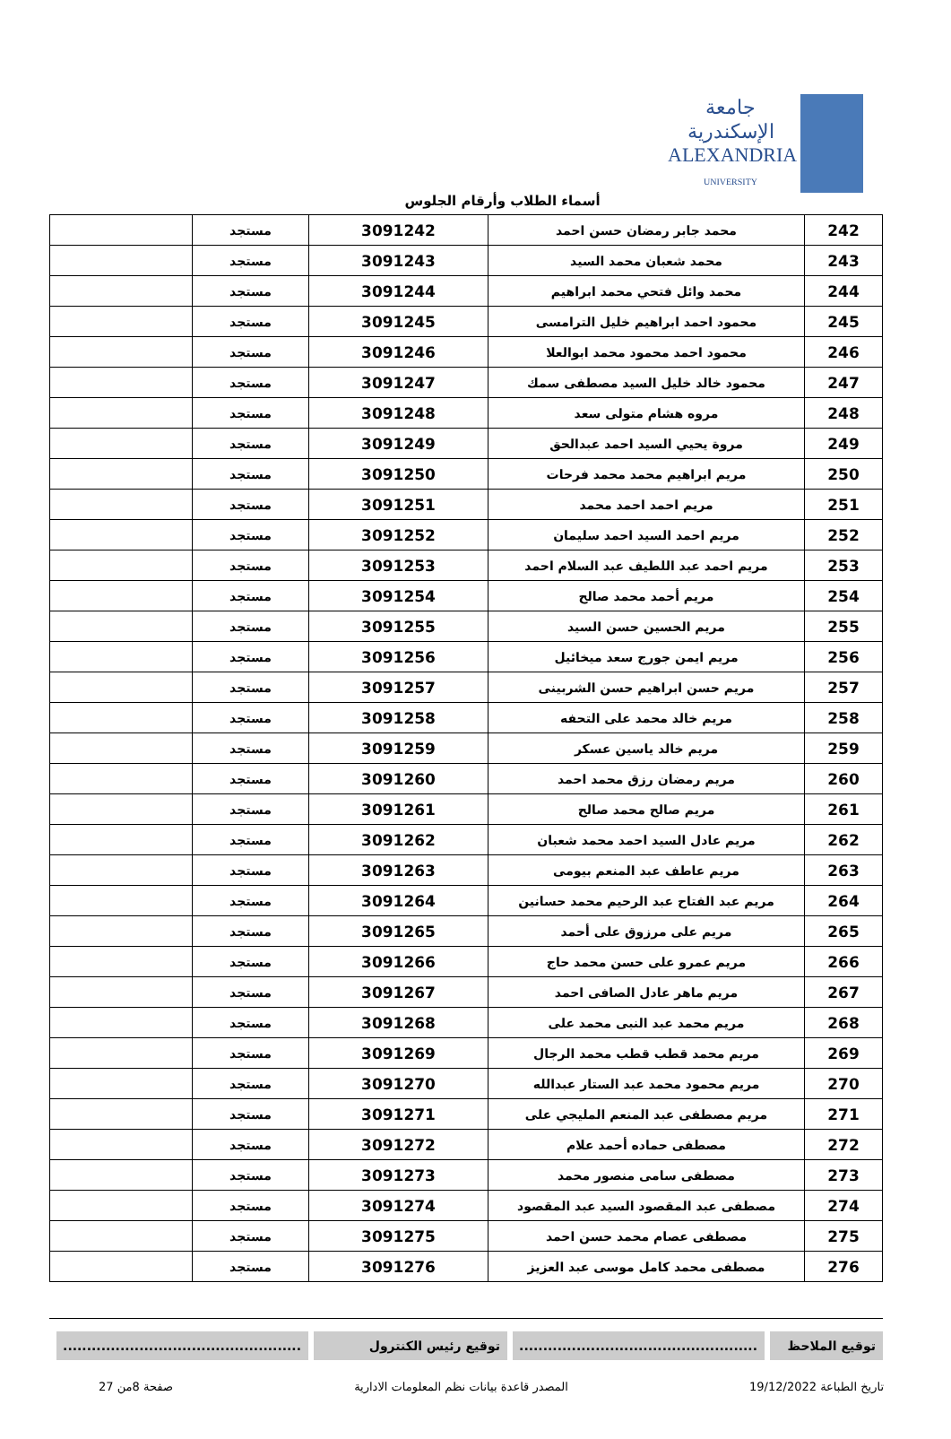جامعة الإسكندرية
ALEXANDRIA
UNIVERSITY
أسماء الطلاب وأرقام الجلوس
| 242 | محمد جابر رمضان حسن احمد | 3091242 | مستجد | |
| 243 | محمد شعبان محمد السيد | 3091243 | مستجد | |
| 244 | محمد وائل فتحي محمد ابراهيم | 3091244 | مستجد | |
| 245 | محمود احمد ابراهيم خليل الترامسى | 3091245 | مستجد | |
| 246 | محمود احمد محمود محمد ابوالعلا | 3091246 | مستجد | |
| 247 | محمود خالد خليل السيد مصطفى سمك | 3091247 | مستجد | |
| 248 | مروه هشام متولى سعد | 3091248 | مستجد | |
| 249 | مروة يحيي السيد احمد عبدالحق | 3091249 | مستجد | |
| 250 | مريم ابراهيم محمد محمد فرحات | 3091250 | مستجد | |
| 251 | مريم احمد احمد محمد | 3091251 | مستجد | |
| 252 | مريم احمد السيد احمد سليمان | 3091252 | مستجد | |
| 253 | مريم احمد عبد اللطيف عبد السلام احمد | 3091253 | مستجد | |
| 254 | مريم أحمد محمد صالح | 3091254 | مستجد | |
| 255 | مريم الحسين حسن السيد | 3091255 | مستجد | |
| 256 | مريم ايمن جورج سعد ميخائيل | 3091256 | مستجد | |
| 257 | مريم حسن ابراهيم حسن الشربينى | 3091257 | مستجد | |
| 258 | مريم خالد محمد على التحفه | 3091258 | مستجد | |
| 259 | مريم خالد ياسين عسكر | 3091259 | مستجد | |
| 260 | مريم رمضان رزق محمد احمد | 3091260 | مستجد | |
| 261 | مريم صالح محمد صالح | 3091261 | مستجد | |
| 262 | مريم عادل السيد احمد محمد شعبان | 3091262 | مستجد | |
| 263 | مريم عاطف عبد المنعم بيومى | 3091263 | مستجد | |
| 264 | مريم عبد الفتاح عبد الرحيم محمد حسانين | 3091264 | مستجد | |
| 265 | مريم على مرزوق على أحمد | 3091265 | مستجد | |
| 266 | مريم عمرو على حسن محمد حاج | 3091266 | مستجد | |
| 267 | مريم ماهر عادل الصافى احمد | 3091267 | مستجد | |
| 268 | مريم محمد عبد النبى محمد على | 3091268 | مستجد | |
| 269 | مريم محمد قطب قطب محمد الرجال | 3091269 | مستجد | |
| 270 | مريم محمود محمد عبد الستار عبدالله | 3091270 | مستجد | |
| 271 | مريم مصطفى عبد المنعم المليجي على | 3091271 | مستجد | |
| 272 | مصطفى حماده أحمد علام | 3091272 | مستجد | |
| 273 | مصطفى سامى منصور محمد | 3091273 | مستجد | |
| 274 | مصطفى عبد المقصود السيد عبد المقصود | 3091274 | مستجد | |
| 275 | مصطفى عصام محمد حسن احمد | 3091275 | مستجد | |
| 276 | مصطفى محمد كامل موسى عبد العزيز | 3091276 | مستجد | |
توقيع الملاحظ ..................................................
توقيع رئيس الكنترول ..................................................
تاريخ الطباعة 19/12/2022 المصدر قاعدة بيانات نظم المعلومات الادارية صفحة 8من 27